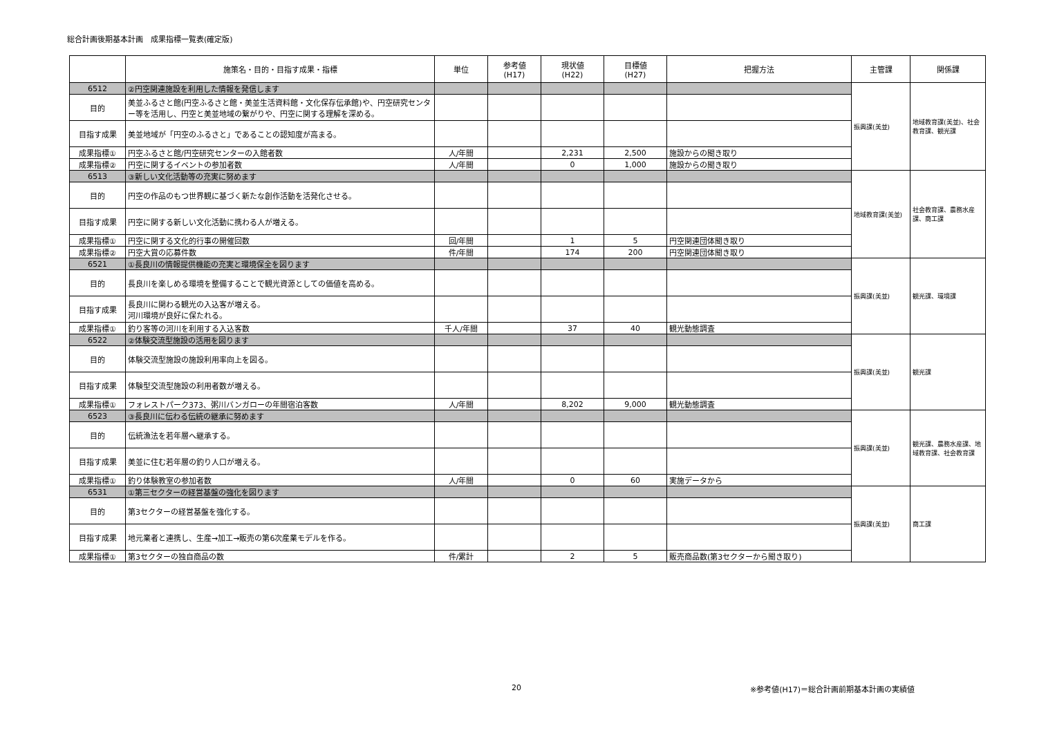総合計画後期基本計画　成果指標一覧表(確定版)
| | 施策名・目的・目指す成果・指標 | 単位 | 参考値 (H17) | 現状値 (H22) | 目標値 (H27) | 把握方法 | 主管課 | 関係課 |
| --- | --- | --- | --- | --- | --- | --- | --- | --- |
| 6512 | ②円空関連施設を利用した情報を発信します | | | | | | 振興課(美並) | 地域教育課(美並)、社会教育課、観光課 |
| 目的 | 美並ふるさと館(円空ふるさと館・美並生活資料館・文化保存伝承館)や、円空研究センター等を活用し、円空と美並地域の繋がりや、円空に関する理解を深める。 | | | | | | | |
| 目指す成果 | 美並地域が「円空のふるさと」であることの認知度が高まる。 | | | | | | | |
| 成果指標① | 円空ふるさと館/円空研究センターの入館者数 | 人/年間 | | 2,231 | 2,500 | 施設からの聞き取り | | |
| 成果指標② | 円空に関するイベントの参加者数 | 人/年間 | | 0 | 1,000 | 施設からの聞き取り | | |
| 6513 | ③新しい文化活動等の充実に努めます | | | | | | 地域教育課(美並) | 社会教育課、農務水産課、商工課 |
| 目的 | 円空の作品のもつ世界観に基づく新たな創作活動を活発化させる。 | | | | | | | |
| 目指す成果 | 円空に関する新しい文化活動に携わる人が増える。 | | | | | | | |
| 成果指標① | 円空に関する文化的行事の開催回数 | 回/年間 | | 1 | 5 | 円空関連団体聞き取り | | |
| 成果指標② | 円空大賞の応募件数 | 件/年間 | | 174 | 200 | 円空関連団体聞き取り | | |
| 6521 | ①長良川の情報提供機能の充実と環境保全を図ります | | | | | | 振興課(美並) | 観光課、環境課 |
| 目的 | 長良川を楽しめる環境を整備することで観光資源としての価値を高める。 | | | | | | | |
| 目指す成果 | 長良川に関わる観光の入込客が増える。 河川環境が良好に保たれる。 | | | | | | | |
| 成果指標① | 釣り客等の河川を利用する入込客数 | 千人/年間 | | 37 | 40 | 観光動態調査 | | |
| 6522 | ②体験交流型施設の活用を図ります | | | | | | 振興課(美並) | 観光課 |
| 目的 | 体験交流型施設の施設利用率向上を図る。 | | | | | | | |
| 目指す成果 | 体験型交流型施設の利用者数が増える。 | | | | | | | |
| 成果指標① | フォレストパーク373、粥川バンガローの年間宿泊客数 | 人/年間 | | 8,202 | 9,000 | 観光動態調査 | | |
| 6523 | ③長良川に伝わる伝統の継承に努めます | | | | | | 振興課(美並) | 観光課、農務水産課、地域教育課、社会教育課 |
| 目的 | 伝統漁法を若年層へ継承する。 | | | | | | | |
| 目指す成果 | 美並に住む若年層の釣り人口が増える。 | | | | | | | |
| 成果指標① | 釣り体験教室の参加者数 | 人/年間 | | 0 | 60 | 実施データから | | |
| 6531 | ①第三セクターの経営基盤の強化を図ります | | | | | | 振興課(美並) | 商工課 |
| 目的 | 第3セクターの経営基盤を強化する。 | | | | | | | |
| 目指す成果 | 地元業者と連携し、生産→加工→販売の第6次産業モデルを作る。 | | | | | | | |
| 成果指標① | 第3セクターの独自商品の数 | 件/累計 | | 2 | 5 | 販売商品数(第3セクターから聞き取り) | | |
20 ※参考値(H17)＝総合計画前期基本計画の実績値